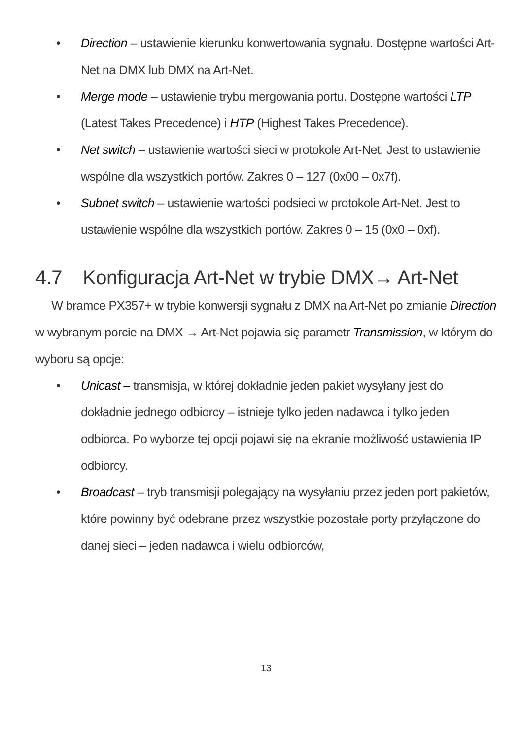• Direction – ustawienie kierunku konwertowania sygnału. Dostępne wartości Art-Net na DMX lub DMX na Art-Net.
• Merge mode – ustawienie trybu mergowania portu. Dostępne wartości LTP (Latest Takes Precedence) i HTP (Highest Takes Precedence).
• Net switch – ustawienie wartości sieci w protokole Art-Net. Jest to ustawienie wspólne dla wszystkich portów. Zakres 0 – 127 (0x00 – 0x7f).
• Subnet switch – ustawienie wartości podsieci w protokole Art-Net. Jest to ustawienie wspólne dla wszystkich portów. Zakres 0 – 15 (0x0 – 0xf).
4.7 Konfiguracja Art-Net w trybie DMX→ Art-Net
W bramce PX357+ w trybie konwersji sygnału z DMX na Art-Net po zmianie Direction w wybranym porcie na DMX → Art-Net pojawia się parametr Transmission, w którym do wyboru są opcje:
• Unicast – transmisja, w której dokładnie jeden pakiet wysyłany jest do dokładnie jednego odbiorcy – istnieje tylko jeden nadawca i tylko jeden odbiorca. Po wyborze tej opcji pojawi się na ekranie możliwość ustawienia IP odbiorcy.
• Broadcast – tryb transmisji polegający na wysyłaniu przez jeden port pakietów, które powinny być odebrane przez wszystkie pozostałe porty przyłączone do danej sieci – jeden nadawca i wielu odbiorców,
13